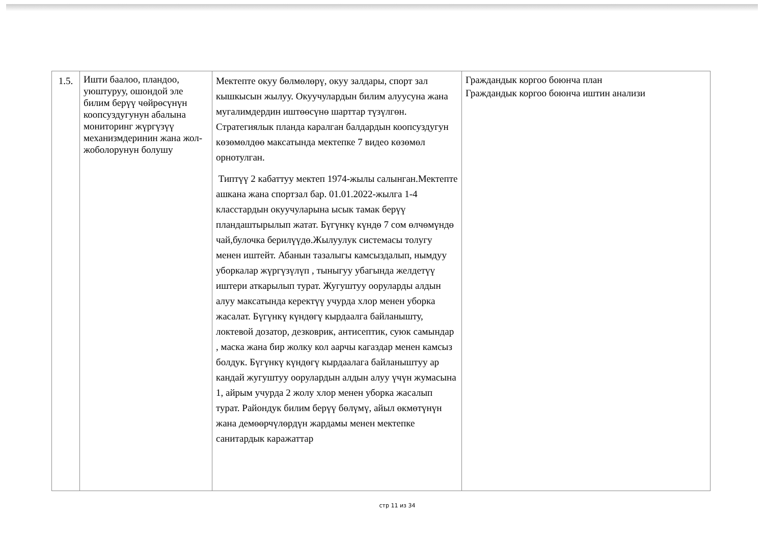| 1.5. | Ишти баалоо, пландоо, уюштуруу, ошондой эле билим берүү чөйрөсүнүн коопсуздугунун абалына мониторинг жүргүзүү механизмдеринин жана жол-жоболорунун болушу | Мектепте окуу бөлмөлөрү, окуу залдары, спорт зал кышкысын жылуу. Окуучулардын билим алуусуна жана мугалимдердин иштөөсүнө шарттар түзүлгөн. Стратегиялык планда каралган балдардын коопсуздугун көзөмөлдөө максатында мектепке 7 видео көзөмөл орнотулган. Типтүү 2 кабаттуу мектеп 1974-жылы салынган.Мектепте ашкана жана спортзал бар. 01.01.2022-жылга 1-4 класстардын окуучуларына ысык тамак берүү пландаштырылып жатат. Бүгүнкү күндө 7 сом өлчөмүндө чай,булочка берилүүдө.Жылуулук системасы толугу менен иштейт. Абанын тазалыгы камсыздалып, нымдуу уборкалар жүргүзүлүп , тыныгуу убагында желдетүү иштери аткарылып турат. Жугуштуу ооруларды алдын алуу максатында керектүү учурда хлор менен уборка жасалат. Бүгүнкү күндөгү кырдаалга байланышту, локтевой дозатор, дезковрик, антисептик, суюк самындар , маска жана бир жолку кол аарчы кагаздар менен камсыз болдук. Бүгүнкү күндөгү кырдаалага байланыштуу ар кандай жугуштуу оорулардын алдын алуу үчүн жумасына 1, айрым учурда 2 жолу хлор менен уборка жасалып турат. Райондук билим берүү бөлүмү, айыл өкмөтүнүн жана демөөрчүлөрдүн жардамы менен мектепке санитардык каражаттар | Граждандык коргоо боюнча план Граждандык коргоо боюнча иштин анализи |
стр 11 из 34